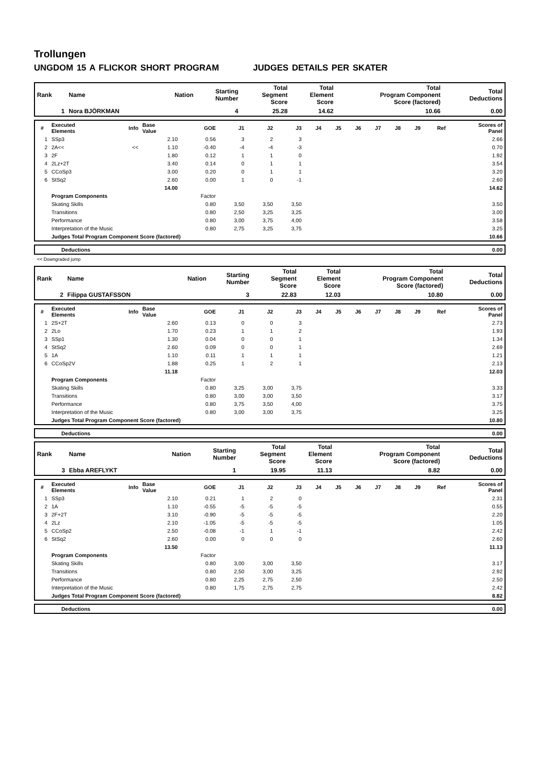Trollungen
UNGDOM 15 A FLICKOR SHORT PROGRAM JUDGES DETAILS PER SKATER
| Rank | Name | Nation | Starting Number | Total Segment Score | Total Element Score | Total Program Component Score (factored) | Total Deductions |
| --- | --- | --- | --- | --- | --- | --- | --- |
| 1 | Nora BJÖRKMAN | | 4 | 25.28 | 14.62 | 10.66 | 0.00 |
| # | Executed Elements | Info | Base Value | GOE | J1 | J2 | J3 | J4 | J5 | J6 | J7 | J8 | J9 | Ref | Scores of Panel |
| 1 | SSp3 | | 2.10 | 0.56 | 3 | 2 | 3 | | | | | | | | 2.66 |
| 2 | 2A<< | << | 1.10 | -0.40 | -4 | -4 | -3 | | | | | | | | 0.70 |
| 3 | 2F | | 1.80 | 0.12 | 1 | 1 | 0 | | | | | | | | 1.92 |
| 4 | 2Lz+2T | | 3.40 | 0.14 | 0 | 1 | 1 | | | | | | | | 3.54 |
| 5 | CCoSp3 | | 3.00 | 0.20 | 0 | 1 | 1 | | | | | | | | 3.20 |
| 6 | StSq2 | | 2.60 | 0.00 | 1 | 0 | -1 | | | | | | | | 2.60 |
| | | | 14.00 | | | | | | | | | | | | 14.62 |
| | Program Components | | | Factor | | | | | | | | | | | |
| | Skating Skills | | | 0.80 | 3,50 | 3,50 | 3,50 | | | | | | | | 3.50 |
| | Transitions | | | 0.80 | 2,50 | 3,25 | 3,25 | | | | | | | | 3.00 |
| | Performance | | | 0.80 | 3,00 | 3,75 | 4,00 | | | | | | | | 3.58 |
| | Interpretation of the Music | | | 0.80 | 2,75 | 3,25 | 3,75 | | | | | | | | 3.25 |
| | Judges Total Program Component Score (factored) | | | | | | | | | | | | | | 10.66 |
| | Deductions | 0.00 |
<< Downgraded jump
| Rank | Name | Nation | Starting Number | Total Segment Score | Total Element Score | Total Program Component Score (factored) | Total Deductions |
| --- | --- | --- | --- | --- | --- | --- | --- |
| 2 | Filippa GUSTAFSSON | | 3 | 22.83 | 12.03 | 10.80 | 0.00 |
| # | Executed Elements | Info | Base Value | GOE | J1 | J2 | J3 | J4 | J5 | J6 | J7 | J8 | J9 | Ref | Scores of Panel |
| 1 | 2S+2T | | 2.60 | 0.13 | 0 | 0 | 3 | | | | | | | | 2.73 |
| 2 | 2Lo | | 1.70 | 0.23 | 1 | 1 | 2 | | | | | | | | 1.93 |
| 3 | SSp1 | | 1.30 | 0.04 | 0 | 0 | 1 | | | | | | | | 1.34 |
| 4 | StSq2 | | 2.60 | 0.09 | 0 | 0 | 1 | | | | | | | | 2.69 |
| 5 | 1A | | 1.10 | 0.11 | 1 | 1 | 1 | | | | | | | | 1.21 |
| 6 | CCoSp2V | | 1.88 | 0.25 | 1 | 2 | 1 | | | | | | | | 2.13 |
| | | | 11.18 | | | | | | | | | | | | 12.03 |
| | Program Components | | | Factor | | | | | | | | | | | |
| | Skating Skills | | | 0.80 | 3,25 | 3,00 | 3,75 | | | | | | | | 3.33 |
| | Transitions | | | 0.80 | 3,00 | 3,00 | 3,50 | | | | | | | | 3.17 |
| | Performance | | | 0.80 | 3,75 | 3,50 | 4,00 | | | | | | | | 3.75 |
| | Interpretation of the Music | | | 0.80 | 3,00 | 3,00 | 3,75 | | | | | | | | 3.25 |
| | Judges Total Program Component Score (factored) | | | | | | | | | | | | | | 10.80 |
| | Deductions | 0.00 |
| Rank | Name | Nation | Starting Number | Total Segment Score | Total Element Score | Total Program Component Score (factored) | Total Deductions |
| --- | --- | --- | --- | --- | --- | --- | --- |
| 3 | Ebba AREFLYKT | | 1 | 19.95 | 11.13 | 8.82 | 0.00 |
| # | Executed Elements | Info | Base Value | GOE | J1 | J2 | J3 | J4 | J5 | J6 | J7 | J8 | J9 | Ref | Scores of Panel |
| 1 | SSp3 | | 2.10 | 0.21 | 1 | 2 | 0 | | | | | | | | 2.31 |
| 2 | 1A | | 1.10 | -0.55 | -5 | -5 | -5 | | | | | | | | 0.55 |
| 3 | 2F+2T | | 3.10 | -0.90 | -5 | -5 | -5 | | | | | | | | 2.20 |
| 4 | 2Lz | | 2.10 | -1.05 | -5 | -5 | -5 | | | | | | | | 1.05 |
| 5 | CCoSp2 | | 2.50 | -0.08 | -1 | 1 | -1 | | | | | | | | 2.42 |
| 6 | StSq2 | | 2.60 | 0.00 | 0 | 0 | 0 | | | | | | | | 2.60 |
| | | | 13.50 | | | | | | | | | | | | 11.13 |
| | Program Components | | | Factor | | | | | | | | | | | |
| | Skating Skills | | | 0.80 | 3,00 | 3,00 | 3,50 | | | | | | | | 3.17 |
| | Transitions | | | 0.80 | 2,50 | 3,00 | 3,25 | | | | | | | | 2.92 |
| | Performance | | | 0.80 | 2,25 | 2,75 | 2,50 | | | | | | | | 2.50 |
| | Interpretation of the Music | | | 0.80 | 1,75 | 2,75 | 2,75 | | | | | | | | 2.42 |
| | Judges Total Program Component Score (factored) | | | | | | | | | | | | | | 8.82 |
| | Deductions | 0.00 |